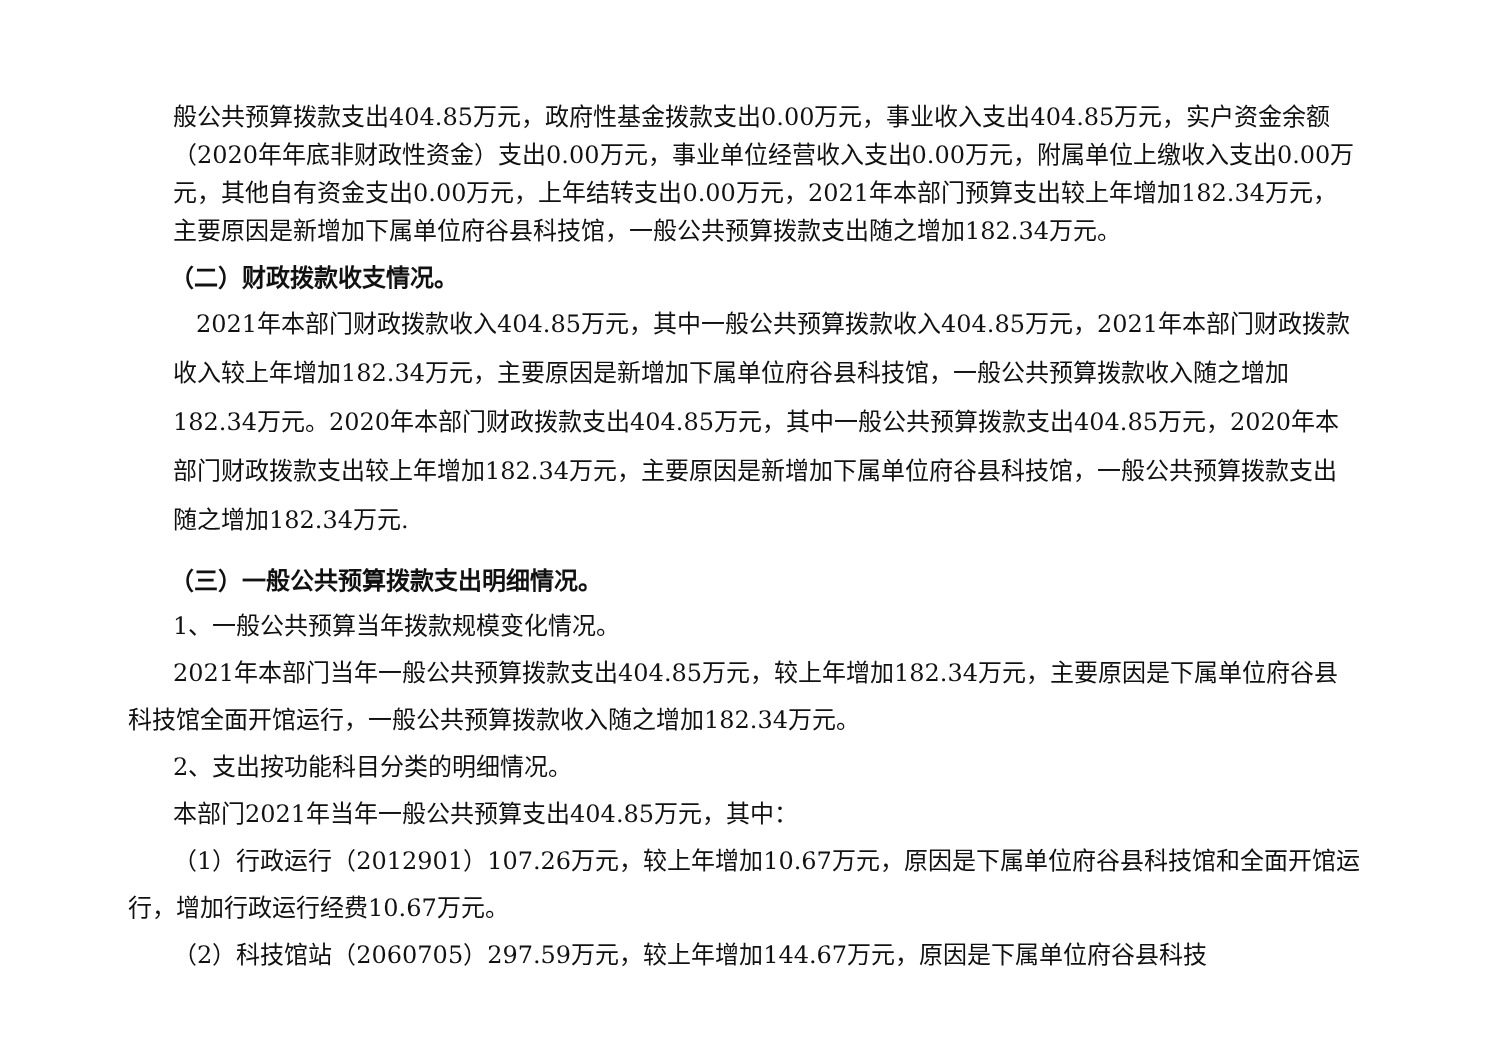般公共预算拨款支出404.85万元，政府性基金拨款支出0.00万元，事业收入支出404.85万元，实户资金余额（2020年年底非财政性资金）支出0.00万元，事业单位经营收入支出0.00万元，附属单位上缴收入支出0.00万元，其他自有资金支出0.00万元，上年结转支出0.00万元，2021年本部门预算支出较上年增加182.34万元，主要原因是新增加下属单位府谷县科技馆，一般公共预算拨款支出随之增加182.34万元。
（二）财政拨款收支情况。
2021年本部门财政拨款收入404.85万元，其中一般公共预算拨款收入404.85万元，2021年本部门财政拨款收入较上年增加182.34万元，主要原因是新增加下属单位府谷县科技馆，一般公共预算拨款收入随之增加182.34万元。2020年本部门财政拨款支出404.85万元，其中一般公共预算拨款支出404.85万元，2020年本部门财政拨款支出较上年增加182.34万元，主要原因是新增加下属单位府谷县科技馆，一般公共预算拨款支出随之增加182.34万元.
（三）一般公共预算拨款支出明细情况。
1、一般公共预算当年拨款规模变化情况。
2021年本部门当年一般公共预算拨款支出404.85万元，较上年增加182.34万元，主要原因是下属单位府谷县科技馆全面开馆运行，一般公共预算拨款收入随之增加182.34万元。
2、支出按功能科目分类的明细情况。
本部门2021年当年一般公共预算支出404.85万元，其中：
（1）行政运行（2012901）107.26万元，较上年增加10.67万元，原因是下属单位府谷县科技馆和全面开馆运行，增加行政运行经费10.67万元。
（2）科技馆站（2060705）297.59万元，较上年增加144.67万元，原因是下属单位府谷县科技